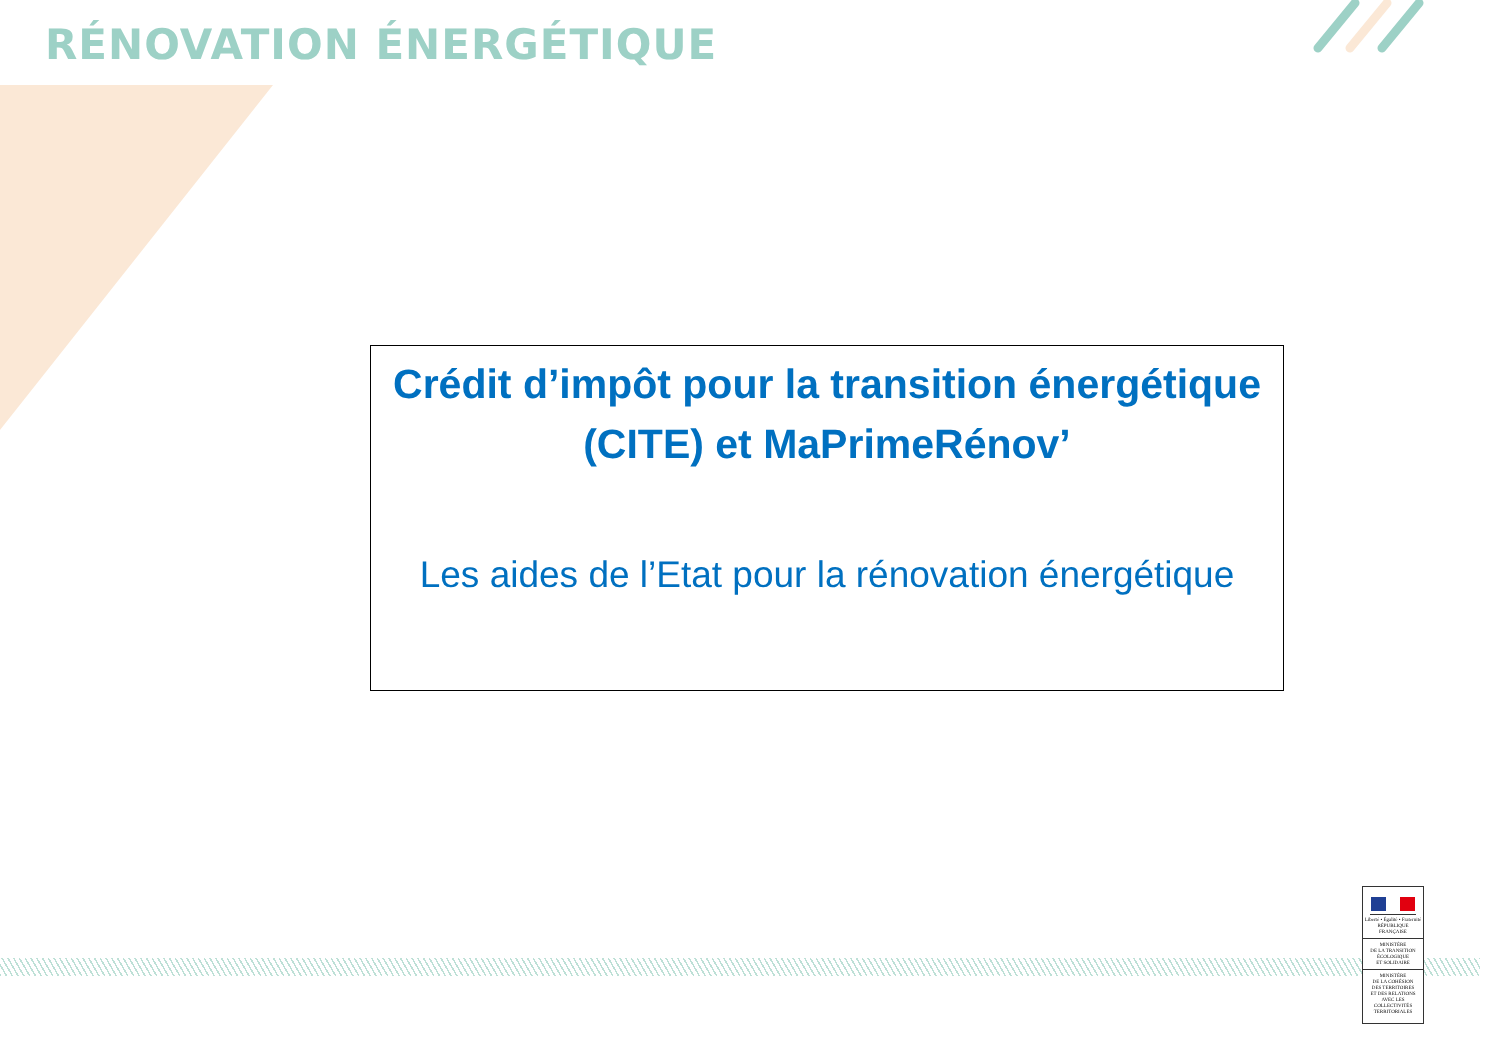RÉNOVATION ÉNERGÉTIQUE
Crédit d’impôt pour la transition énergétique (CITE) et MaPrimeRénov’
Les aides de l’Etat pour la rénovation énergétique
Liberté • Égalité • Fraternité
RÉPUBLIQUE FRANÇAISE
MINISTÈRE
DE LA TRANSITION
ÉCOLOGIQUE
ET SOLIDAIRE
MINISTÈRE
DE LA COHÉSION
DES TERRITOIRES
ET DES RELATIONS
AVEC LES
COLLECTIVITÉS
TERRITORIALES